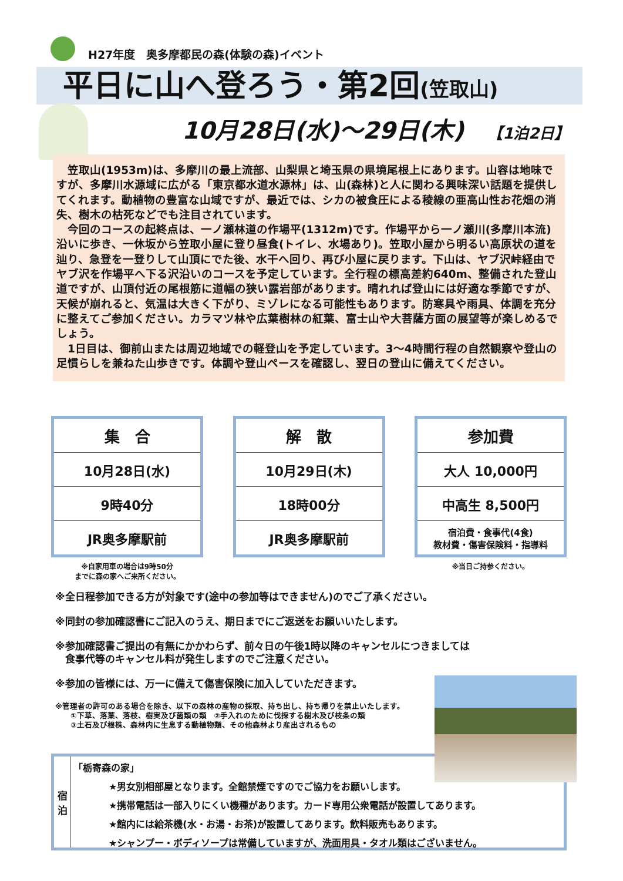H27年度　奥多摩都民の森(体験の森)イベント
平日に山へ登ろう・第2回(笠取山)
10月28日(水)～29日(木) 【1泊2日】
　笠取山(1953m)は、多摩川の最上流部、山梨県と埼玉県の県境尾根上にあります。山容は地味ですが、多摩川水源域に広がる「東京都水道水源林」は、山(森林)と人に関わる興味深い話題を提供してくれます。動植物の豊富な山域ですが、最近では、シカの被食圧による稜線の亜高山性お花畑の消失、樹木の枯死などでも注目されています。
　今回のコースの起終点は、一ノ瀬林道の作場平(1312m)です。作場平から一ノ瀬川(多摩川本流)沿いに歩き、一休坂から笠取小屋に登り昼食(トイレ、水場あり)。笠取小屋から明るい高原状の道を辿り、急登を一登りして山頂にでた後、水干へ回り、再び小屋に戻ります。下山は、ヤブ沢峠経由でヤブ沢を作場平へ下る沢沿いのコースを予定しています。全行程の標高差約640m、整備された登山道ですが、山頂付近の尾根筋に道幅の狭い露岩部があります。晴れれば登山には好適な季節ですが、天候が崩れると、気温は大きく下がり、ミゾレになる可能性もあります。防寒具や雨具、体調を充分に整えてご参加ください。カラマツ林や広葉樹林の紅葉、富士山や大菩薩方面の展望等が楽しめるでしょう。
　1日目は、御前山または周辺地域での軽登山を予定しています。3～4時間行程の自然観察や登山の足慣らしを兼ねた山歩きです。体調や登山ペースを確認し、翌日の登山に備えてください。
| 集 合 |
| 10月28日(水) |
| 9時40分 |
| JR奥多摩駅前 |
※自家用車の場合は9時50分
までに森の家へご来所ください。
| 解 散 |
| 10月29日(木) |
| 18時00分 |
| JR奥多摩駅前 |
| 参加費 |
| 大人 10,000円 |
| 中高生 8,500円 |
| 宿泊費・食事代(4食) 教材費・傷害保険料・指導料 |
※当日ご持参ください。
※全日程参加できる方が対象です(途中の参加等はできません)のでご了承ください。
※同封の参加確認書にご記入のうえ、期日までにご返送をお願いいたします。
※参加確認書ご提出の有無にかかわらず、前々日の午後1時以降のキャンセルにつきましては
　食事代等のキャンセル料が発生しますのでご注意ください。
※参加の皆様には、万一に備えて傷害保険に加入していただきます。
※管理者の許可のある場合を除き、以下の森林の産物の採取、持ち出し、持ち帰りを禁止いたします。
　　①下草、落葉、落枝、樹実及び菌類の類　②手入れのために伐採する樹木及び枝条の類
　　③土石及び根株、森林内に生息する動植物類、その他森林より産出されるもの
宿
泊
「栃寄森の家」
★男女別相部屋となります。全館禁煙ですのでご協力をお願いします。
★携帯電話は一部入りにくい機種があります。カード専用公衆電話が設置してあります。
★館内には給茶機(水・お湯・お茶)が設置してあります。飲料販売もあります。
★シャンプー・ボディソープは常備していますが、洗面用具・タオル類はございません。